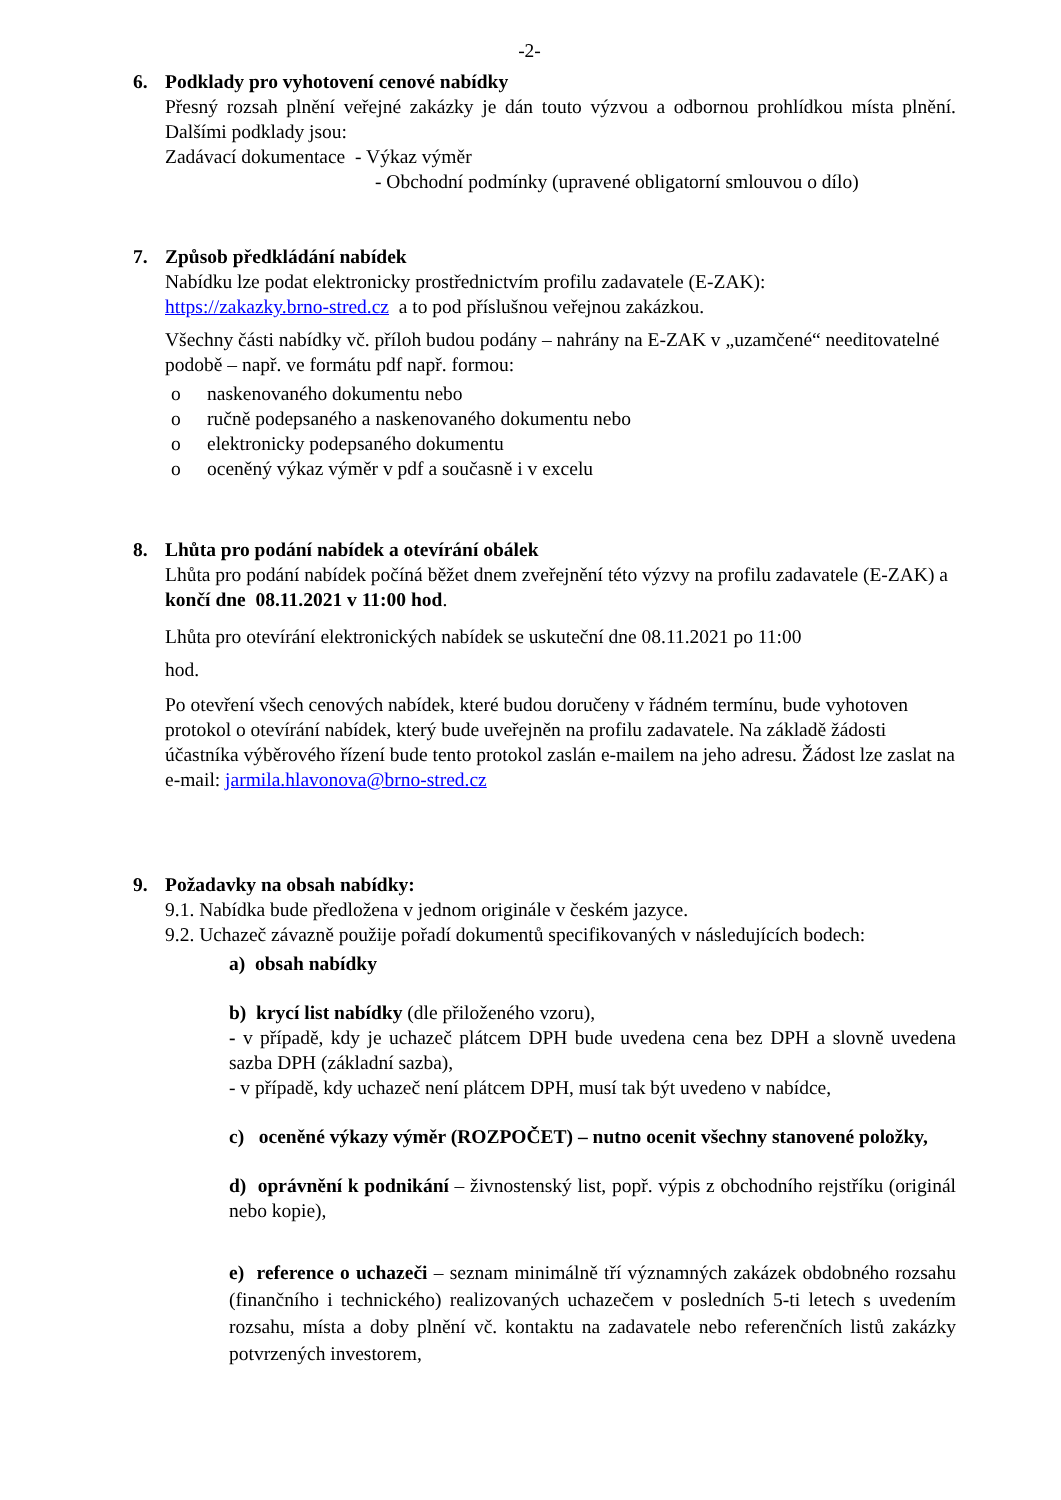-2-
6. Podklady pro vyhotovení cenové nabídky
Přesný rozsah plnění veřejné zakázky je dán touto výzvou a odbornou prohlídkou místa plnění. Dalšími podklady jsou:
Zadávací dokumentace - Výkaz výměr
- Obchodní podmínky (upravené obligatorní smlouvou o dílo)
7. Způsob předkládání nabídek
Nabídku lze podat elektronicky prostřednictvím profilu zadavatele (E-ZAK):
https://zakazky.brno-stred.cz a to pod příslušnou veřejnou zakázkou.
Všechny části nabídky vč. příloh budou podány – nahrány na E-ZAK v „uzamčené“ needitovatelné podobě – např. ve formátu pdf např. formou:
o naskenovaného dokumentu nebo
o ručně podepsaného a naskenovaného dokumentu nebo
o elektronicky podepsaného dokumentu
o oceněný výkaz výměr v pdf a současně i v excelu
8. Lhůta pro podání nabídek a otevírání obálek
Lhůta pro podání nabídek počíná běžet dnem zveřejnění této výzvy na profilu zadavatele (E-ZAK) a končí dne 08.11.2021 v 11:00 hod.
Lhůta pro otevírání elektronických nabídek se uskuteční dne 08.11.2021 po 11:00
hod.
Po otevření všech cenových nabídek, které budou doručeny v řádném termínu, bude vyhotoven protokol o otevírání nabídek, který bude uveřejněn na profilu zadavatele. Na základě žádosti účastníka výběrového řízení bude tento protokol zaslán e-mailem na jeho adresu. Žádost lze zaslat na e-mail: jarmila.hlavonova@brno-stred.cz
9. Požadavky na obsah nabídky:
9.1. Nabídka bude předložena v jednom originále v českém jazyce.
9.2. Uchazeč závazně použije pořadí dokumentů specifikovaných v následujících bodech:
a) obsah nabídky
b) krycí list nabídky (dle přiloženého vzoru),
- v případě, kdy je uchazeč plátcem DPH bude uvedena cena bez DPH a slovně uvedena sazba DPH (základní sazba),
- v případě, kdy uchazeč není plátcem DPH, musí tak být uvedeno v nabídce,
c) oceněné výkazy výměr (ROZPOČET) – nutno ocenit všechny stanovené položky,
d) oprávnění k podnikání – živnostenský list, popř. výpis z obchodního rejstříku (originál nebo kopie),
e) reference o uchazeči – seznam minimálně tří významných zakázek obdobného rozsahu (finančního i technického) realizovaných uchazečem v posledních 5-ti letech s uvedením rozsahu, místa a doby plnění vč. kontaktu na zadavatele nebo referenčních listů zakázky potvrzených investorem,